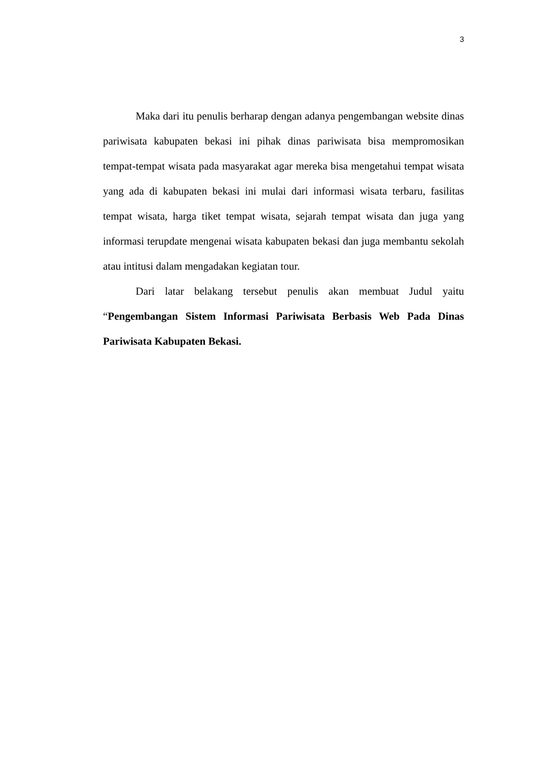3
Maka dari itu penulis berharap dengan adanya pengembangan website dinas pariwisata kabupaten bekasi ini pihak dinas pariwisata bisa mempromosikan tempat-tempat wisata pada masyarakat agar mereka bisa mengetahui tempat wisata yang ada di kabupaten bekasi ini mulai dari informasi wisata terbaru, fasilitas tempat wisata, harga tiket tempat wisata, sejarah tempat wisata dan juga yang informasi terupdate mengenai wisata kabupaten bekasi dan juga membantu sekolah atau intitusi dalam mengadakan kegiatan tour.
Dari latar belakang tersebut penulis akan membuat Judul yaitu “Pengembangan Sistem Informasi Pariwisata Berbasis Web Pada Dinas Pariwisata Kabupaten Bekasi.